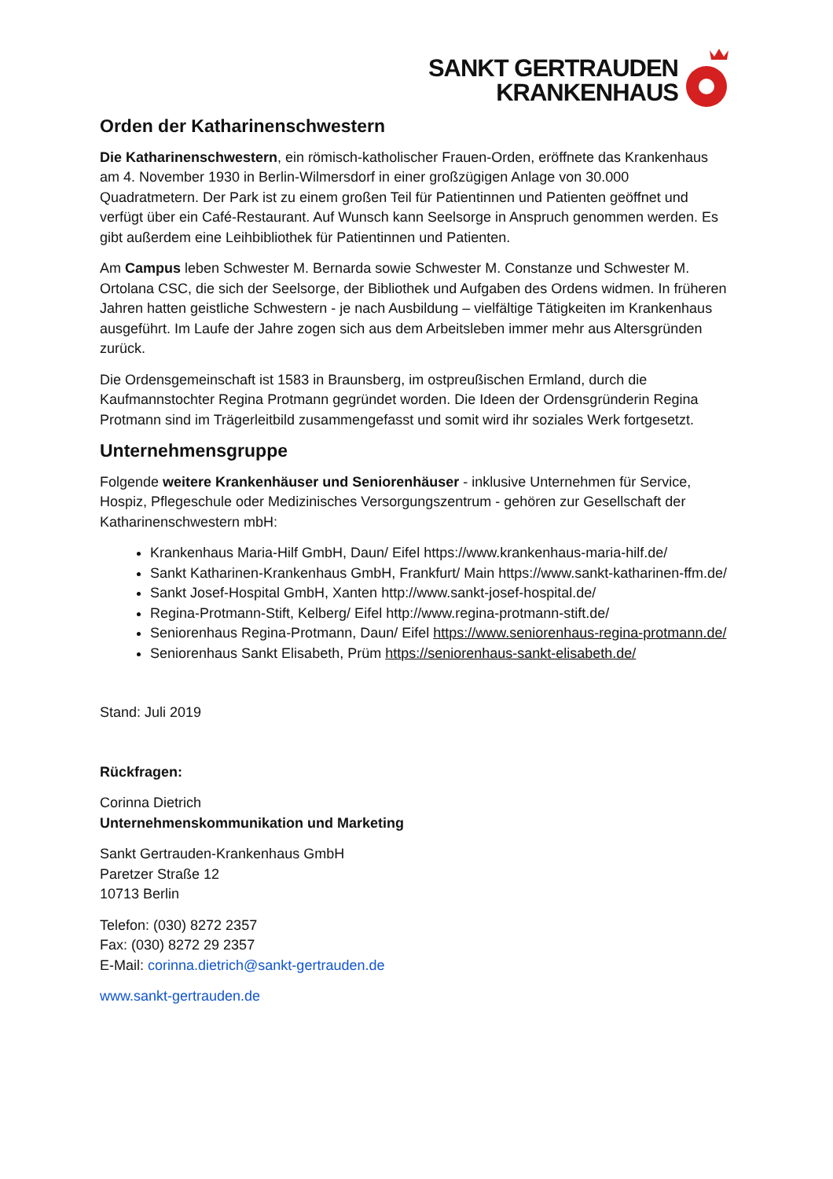SANKT GERTRAUDEN
KRANKENHAUS
Orden der Katharinenschwestern
Die Katharinenschwestern, ein römisch-katholischer Frauen-Orden, eröffnete das Krankenhaus am 4. November 1930 in Berlin-Wilmersdorf in einer großzügigen Anlage von 30.000 Quadratmetern. Der Park ist zu einem großen Teil für Patientinnen und Patienten geöffnet und verfügt über ein Café-Restaurant. Auf Wunsch kann Seelsorge in Anspruch genommen werden. Es gibt außerdem eine Leihbibliothek für Patientinnen und Patienten.
Am Campus leben Schwester M. Bernarda sowie Schwester M. Constanze und Schwester M. Ortolana CSC, die sich der Seelsorge, der Bibliothek und Aufgaben des Ordens widmen. In früheren Jahren hatten geistliche Schwestern - je nach Ausbildung – vielfältige Tätigkeiten im Krankenhaus ausgeführt. Im Laufe der Jahre zogen sich aus dem Arbeitsleben immer mehr aus Altersgründen zurück.
Die Ordensgemeinschaft ist 1583 in Braunsberg, im ostpreußischen Ermland, durch die Kaufmannstochter Regina Protmann gegründet worden. Die Ideen der Ordensgründerin Regina Protmann sind im Trägerleitbild zusammengefasst und somit wird ihr soziales Werk fortgesetzt.
Unternehmensgruppe
Folgende weitere Krankenhäuser und Seniorenhäuser - inklusive Unternehmen für Service, Hospiz, Pflegeschule oder Medizinisches Versorgungszentrum - gehören zur Gesellschaft der Katharinenschwestern mbH:
Krankenhaus Maria-Hilf GmbH, Daun/ Eifel https://www.krankenhaus-maria-hilf.de/
Sankt Katharinen-Krankenhaus GmbH, Frankfurt/ Main https://www.sankt-katharinen-ffm.de/
Sankt Josef-Hospital GmbH, Xanten http://www.sankt-josef-hospital.de/
Regina-Protmann-Stift, Kelberg/ Eifel http://www.regina-protmann-stift.de/
Seniorenhaus Regina-Protmann, Daun/ Eifel https://www.seniorenhaus-regina-protmann.de/
Seniorenhaus Sankt Elisabeth, Prüm https://seniorenhaus-sankt-elisabeth.de/
Stand: Juli 2019
Rückfragen:
Corinna Dietrich
Unternehmenskommunikation und Marketing
Sankt Gertrauden-Krankenhaus GmbH
Paretzer Straße 12
10713 Berlin
Telefon: (030) 8272 2357
Fax: (030) 8272 29 2357
E-Mail: corinna.dietrich@sankt-gertrauden.de
www.sankt-gertrauden.de